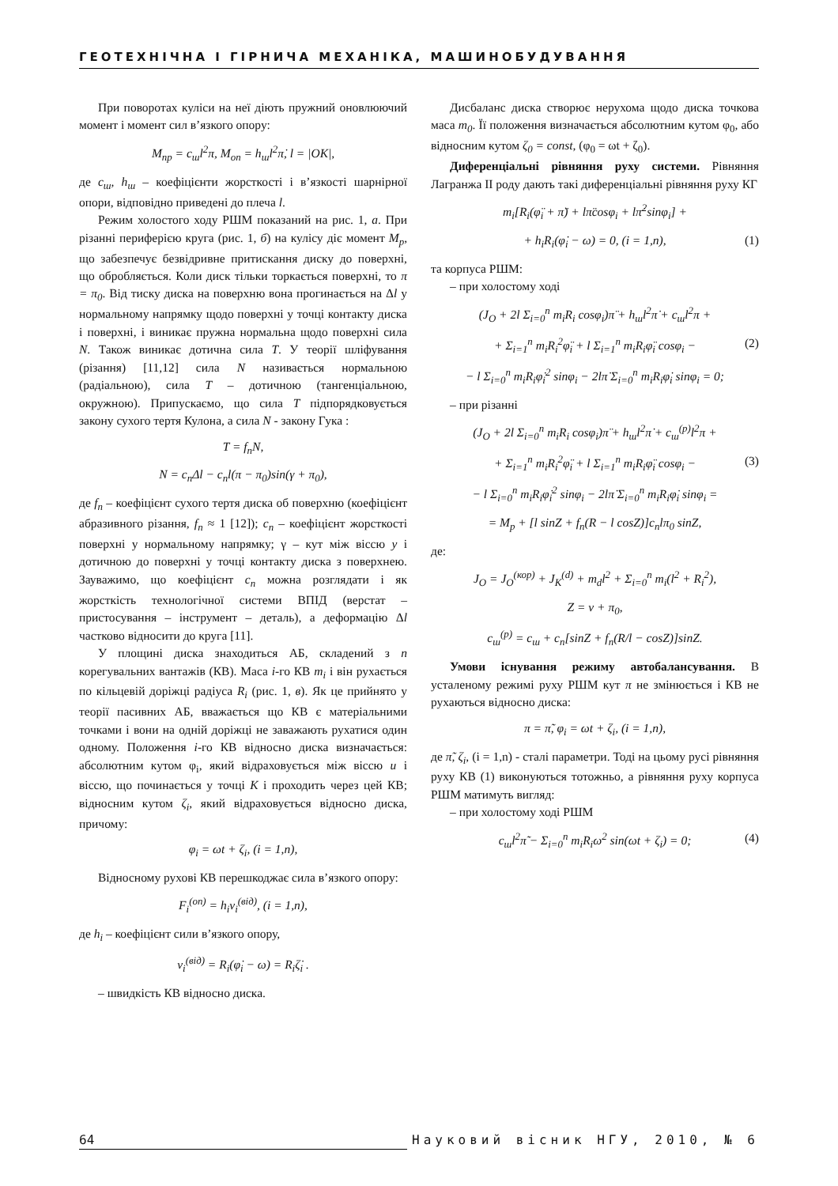ГЕОТЕХНІЧНА І ГІРНИЧА МЕХАНІКА, МАШИНОБУДУВАННЯ
При поворотах куліси на неї діють пружний оновлюючий момент і момент сил в’язкого опору:
M<sub>пр</sub> = c<sub>ш</sub>l<sup>2</sup>π, M<sub>оп</sub> = h<sub>ш</sub>l<sup>2</sup>π̇, l = |OK|,
де c<sub>ш</sub>, h<sub>ш</sub> – коефіцієнти жорсткості і в’язкості шарнірної опори, відповідно приведені до плеча l.
Режим холостого ходу РШМ показаний на рис. 1, а. При різанні периферією круга (рис. 1, б) на кулісу діє момент M<sub>p</sub>, що забезпечує безвідривне притискання диску до поверхні, що обробляється. Коли диск тільки торкається поверхні, то π = π<sub>0</sub>. Від тиску диска на поверхню вона прогинається на Δl у нормальному напрямку щодо поверхні у точці контакту диска і поверхні, і виникає пружна нормальна щодо поверхні сила N. Також виникає дотична сила T. У теорії шліфування (різання) [11,12] сила N називається нормальною (радіальною), сила T – дотичною (тангенціальною, окружною). Припускаємо, що сила T підпорядковується закону сухого тертя Кулона, а сила N - закону Гука :
T = f<sub>n</sub>N,
N = c<sub>n</sub>Δl − c<sub>n</sub>l(π − π<sub>0</sub>)sin(γ + π<sub>0</sub>),
де f<sub>n</sub> – коефіцієнт сухого тертя диска об поверхню (коефіцієнт абразивного різання, f<sub>n</sub> ≈ 1 [12]); c<sub>n</sub> – коефіцієнт жорсткості поверхні у нормальному напрямку; γ – кут між віссю y і дотичною до поверхні у точці контакту диска з поверхнею. Зауважимо, що коефіцієнт c<sub>n</sub> можна розглядати і як жорсткість технологічної системи ВПІД (верстат – пристосування – інструмент – деталь), а деформацію Δl частково відносити до круга [11].
У площині диска знаходиться АБ, складений з n корегувальних вантажів (КВ). Маса i-го КВ m<sub>i</sub> і він рухається по кільцевій доріжці радіуса R<sub>i</sub> (рис. 1, в). Як це прийнято у теорії пасивних АБ, вважається що КВ є матеріальними точками і вони на одній доріжці не заважають рухатися один одному. Положення i-го КВ відносно диска визначається: абсолютним кутом φ<sub>i</sub>, який відраховується між віссю u і віссю, що починається у точці K і проходить через цей КВ; відносним кутом ζ<sub>i</sub>, який відраховується відносно диска, причому:
φ<sub>i</sub> = ωt + ζ<sub>i</sub>, (i = 1,n),
Відносному рухові КВ перешкоджає сила в’язкого опору:
F<sub>i</sub><sup>(оп)</sup> = h<sub>i</sub>v<sub>i</sub><sup>(від)</sup>, (i = 1,n),
де h<sub>i</sub> – коефіцієнт сили в’язкого опору,
v<sub>i</sub><sup>(від)</sup> = R<sub>i</sub>(φ̇<sub>i</sub> − ω) = R<sub>i</sub>ζ̇<sub>i</sub> .
– швидкість КВ відносно диска.
Дисбаланс диска створює нерухома щодо диска точкова маса m<sub>0</sub>. Її положення визначається абсолютним кутом φ<sub>0</sub>, або відносним кутом ζ<sub>0</sub> = const, (φ<sub>0</sub> = ωt + ζ<sub>0</sub>).
Диференціальні рівняння руху системи. Рівняння Лагранжа II роду дають такі диференціальні рівняння руху КГ
m<sub>i</sub>[R<sub>i</sub>(φ̈<sub>i</sub> + π̈) + lπ̈cosφ<sub>i</sub> + lπ̇<sup>2</sup>sinφ<sub>i</sub>] +
+ h<sub>i</sub>R<sub>i</sub>(φ̇<sub>i</sub> − ω) = 0, (i = 1,n), (1)
та корпуса РШМ:
– при холостому ході
(J<sub>O</sub> + 2l Σ<sub>i=0</sub><sup>n</sup> m<sub>i</sub>R<sub>i</sub> cosφ<sub>i</sub>)π̈ + h<sub>ш</sub>l<sup>2</sup>π̇ + c<sub>ш</sub>l<sup>2</sup>π +
+ Σ<sub>i=1</sub><sup>n</sup> m<sub>i</sub>R<sub>i</sub><sup>2</sup>φ̈<sub>i</sub> + l Σ<sub>i=1</sub><sup>n</sup> m<sub>i</sub>R<sub>i</sub>φ̈<sub>i</sub> cosφ<sub>i</sub> − (2)
− l Σ<sub>i=0</sub><sup>n</sup> m<sub>i</sub>R<sub>i</sub>φ̇<sub>i</sub><sup>2</sup> sinφ<sub>i</sub> − 2lπ̇ Σ<sub>i=0</sub><sup>n</sup> m<sub>i</sub>R<sub>i</sub>φ̇<sub>i</sub> sinφ<sub>i</sub> = 0;
– при різанні
(J<sub>O</sub> + 2l Σ<sub>i=0</sub><sup>n</sup> m<sub>i</sub>R<sub>i</sub> cosφ<sub>i</sub>)π̈ + h<sub>ш</sub>l<sup>2</sup>π̇ + c<sub>ш</sub><sup>(p)</sup>l<sup>2</sup>π +
+ Σ<sub>i=1</sub><sup>n</sup> m<sub>i</sub>R<sub>i</sub><sup>2</sup>φ̈<sub>i</sub> + l Σ<sub>i=1</sub><sup>n</sup> m<sub>i</sub>R<sub>i</sub>φ̈<sub>i</sub> cosφ<sub>i</sub> − (3)
− l Σ<sub>i=0</sub><sup>n</sup> m<sub>i</sub>R<sub>i</sub>φ̇<sub>i</sub><sup>2</sup> sinφ<sub>i</sub> − 2lπ̇ Σ<sub>i=0</sub><sup>n</sup> m<sub>i</sub>R<sub>i</sub>φ̇<sub>i</sub> sinφ<sub>i</sub> =
= M<sub>p</sub> + [l sinZ + f<sub>n</sub>(R − l cosZ)]c<sub>n</sub>lπ<sub>0</sub> sinZ,
де:
J<sub>O</sub> = J<sub>O</sub><sup>(кор)</sup> + J<sub>K</sub><sup>(d)</sup> + m<sub>d</sub>l<sup>2</sup> + Σ<sub>i=0</sub><sup>n</sup> m<sub>i</sub>(l<sup>2</sup> + R<sub>i</sub><sup>2</sup>),
Z = ν + π<sub>0</sub>,
c<sub>ш</sub><sup>(p)</sup> = c<sub>ш</sub> + c<sub>n</sub>[sinZ + f<sub>n</sub>(R/l − cosZ)]sinZ.
Умови існування режиму автобалансування. В усталеному режимі руху РШМ кут π не змінюється і КВ не рухаються відносно диска:
π = π̃, φ<sub>i</sub> = ωt + ζ<sub>i</sub>, (i = 1,n),
де π̃, ζ<sub>i</sub>, (i = 1,n) - сталі параметри. Тоді на цьому русі рівняння руху КВ (1) виконуються тотожньо, а рівняння руху корпуса РШМ матимуть вигляд:
– при холостому ході РШМ
c<sub>ш</sub>l<sup>2</sup>π̃ − Σ<sub>i=0</sub><sup>n</sup> m<sub>i</sub>R<sub>i</sub>ω<sup>2</sup> sin(ωt + ζ<sub>i</sub>) = 0; (4)
64 Науковий вісник НГУ, 2010, № 6